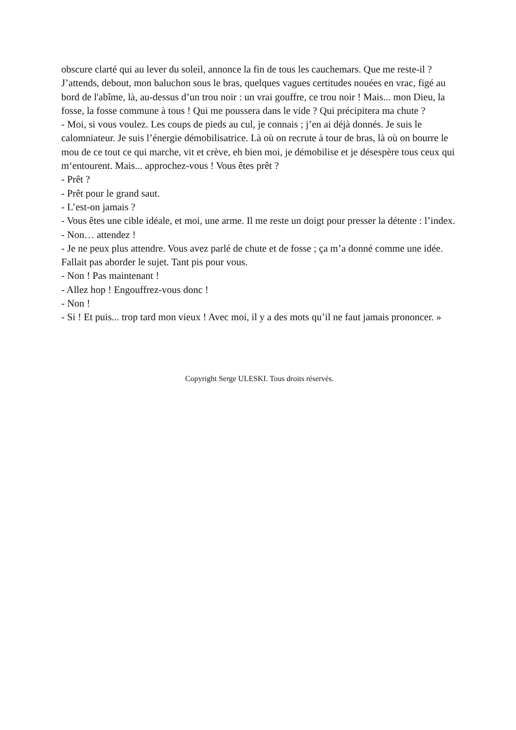obscure clarté qui au lever du soleil, annonce la fin de tous les cauchemars. Que me reste-il ? J’attends, debout, mon baluchon sous le bras, quelques vagues certitudes nouées en vrac, figé au bord de l'abîme, là, au-dessus d’un trou noir : un vrai gouffre, ce trou noir ! Mais... mon Dieu, la fosse, la fosse commune à tous ! Qui me poussera dans le vide ? Qui précipitera ma chute ?
- Moi, si vous voulez. Les coups de pieds au cul, je connais ; j’en ai déjà donnés. Je suis le calomniateur. Je suis l’énergie démobilisatrice. Là où on recrute à tour de bras, là où on bourre le mou de ce tout ce qui marche, vit et crève, eh bien moi, je démobilise et je désespère tous ceux qui m‘entourent. Mais... approchez-vous ! Vous êtes prêt ?
- Prêt ?
- Prêt pour le grand saut.
- L’est-on jamais ?
- Vous êtes une cible idéale, et moi, une arme. Il me reste un doigt pour presser la détente : l’index.
- Non… attendez !
- Je ne peux plus attendre. Vous avez parlé de chute et de fosse ; ça m’a donné comme une idée. Fallait pas aborder le sujet. Tant pis pour vous.
- Non ! Pas maintenant !
- Allez hop ! Engouffrez-vous donc !
- Non !
- Si ! Et puis... trop tard mon vieux ! Avec moi, il y a des mots qu’il ne faut jamais prononcer. »
Copyright Serge ULESKI. Tous droits réservés.